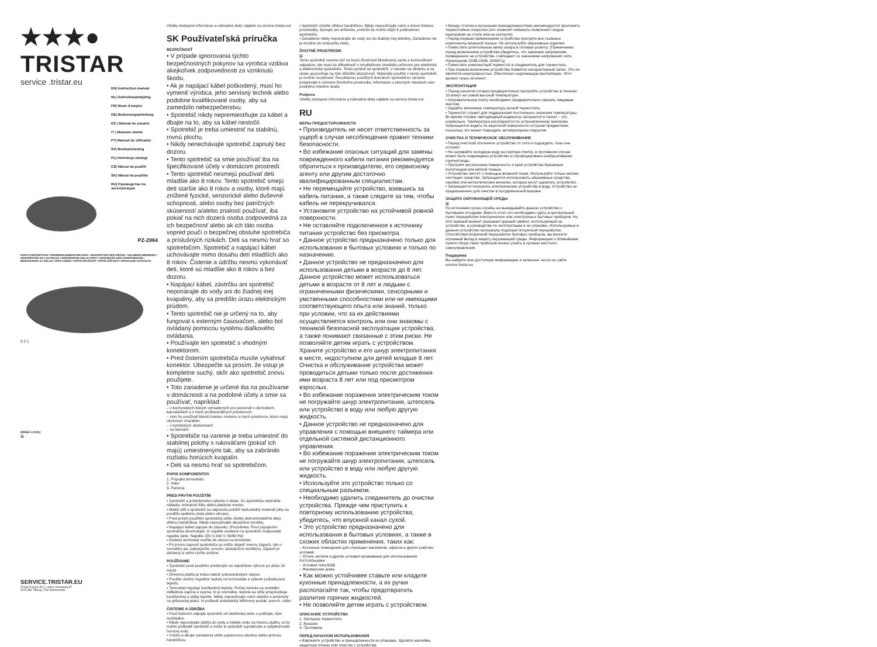★★★● TRISTAR
service .tristar.eu
EN| Instruction manual
NL| Gebruiksaanwijzing
FR| Mode d'emploi
DE| Bedienungsanleitung
ES | Manual de usuario
IT | Manuele utente
PT| Manual de utilizador
SV| Bruksanvisning
PL| Instrukcja obsługi
CS| Návod na použití
SK| Návod na použitie
RU| Руководство по эксплуатации
PZ-2964
PARTS DESCRIPTION / ONDERDELENBESCHRIJVING / DESCRIPTION DES PIÈCES / TEILEBESCHREIBUNG / DESCRIPCIÓN DE LAS PIEZAS / DESCRIZIONE DELLE PARTI / DESCRIÇÃO DOS COMPONENTES / BESKRIVNING AV DELAR / OPIS CZĘŚCI / POPIS SOUČÁSTÍ / POPIS SÚČASTÍ / ОПИСАНИЕ ЗАПЧАСТИ
3 2 1
[WEEE LOGO]
⊠
SERVICE.TRISTAR.EU
Tristar Europe B.V. | Jules Verneweg 87
5015 BH Tilburg | The Netherlands
Všetky dostupné informácie a náhradné diely nájdete na service.tristar.eu!
SK Používateľská príručka
BEZPEČNOSŤ
• V prípade ignorovania týchto bezpečnostných pokynov sa výrobca vzdáva akejkoľvek zodpovednosti za vzniknutú škodu.
• Ak je napájací kábel poškodený, musí ho vymeniť výrobca, jeho servisný technik alebo podobne kvalifikované osoby, aby sa zamedzilo nebezpečenstvu.
• Spotrebič nikdy nepremiestňujte za kábel a dbajte na to, aby sa kábel nestočil.
• Spotrebič je treba umiestniť na stabilnú, rovnú plochu.
• Nikdy nenechávajte spotrebič zapnutý bez dozoru.
• Tento spotrebič sa smie používať iba na špecifikované účely v domácom prostredí.
• Tento spotrebič nesmejú používať deti mladšie ako 8 rokov. Tento spotrebič smejú deti staršie ako 8 rokov a osoby, ktoré majú znížené fyzické, senzorické alebo duševné schopnosti, alebo osoby bez patričných skúseností a/alebo znalostí používať, iba pokiaľ na nich dozerá osoba zodpovedná za ich bezpečnosť alebo ak ich táto osoba vopred poučí o bezpečnej obsluhe spotrebiča a príslušných rizikách. Deti sa nesmú hrať so spotrebičom. Spotrebič a napájací kábel uchovávajte mimo dosahu detí mladších ako 8 rokov. Čistenie a údržbu nesmú vykonávať deti, ktoré sú mladšie ako 8 rokov a bez dozoru.
• Napájací kábel, zástrčku ani spotrebič neponárajte do vody ani do žiadnej inej kvapaliny, aby sa predišlo úrazu elektrickým prúdom.
• Tento spotrebič nie je určený na to, aby fungoval s externým časovačom, alebo bol ovládaný pomocou systému diaľkového ovládania.
• Používajte len spotrebič s vhodným konektorom.
• Pred čistením spotrebiča musíte vytiahnuť konektor. Ubezpečte sa prosím, že vstup je kompletne suchý, skôr ako spotrebič znovu použijete.
• Toto zariadenie je určené iba na používanie v domácnosti a na podobné účely a smie sa používať, napríklad:
– v kuchynských kútoch vyhradených pre personál v obchodoch, kanceláriách a v iných profesionálnych priestoroch.
– smú ho používať klienti hotelov, motelov a iných priestorov, ktoré majú ubytovací charakter.
– v turistických ubytovniach
– na farmách
• Spotrebiče na varenie je treba umiestniť do stabilnej polohy s rukoväťami (pokiaľ ich majú) umiestnenými tak, aby sa zabránilo rozliatiu horúcich kvapalín.
• Deti sa nesmú hrať so spotrebičom.
POPIS KOMPONENTOV
1. Prípojka termostatu
2. Veko
3. Panvica
PRED PRVÝM POUŽITÍM
• Spotrebič a príslušenstvo vyberte z obalu. Zo spotrebiča odstráňte nálepky, ochrannú fóliu alebo plastové vrecko.
• Medzi stôl a spotrebič sa odporúča položiť tepluodolný materiál (aby sa predišlo spáleniu stola alebo obrusu).
• Pred prvým použitím spotrebiča utrite všetky demontovateľné diely vlhkou handričkou. Nikdy nepoužívajte abrazívne výrobky.
• Napájací kábel zapojte do zásuvky. (Poznámka: Pred zapojením spotrebiča skontrolujte, či napätie uvedené na spotrebiči zodpovedá napätiu siete. Napätie 220 V-240 V, 50/60 Hz)
• Dodaný termostat vsuňte do otvoru na termostat.
• Pri prvom zapnutí spotrebiča sa môže objaviť mierny zápach. Ide o normálny jav, zabezpečte, prosím, dostatočnú ventiláciu. Zápach je dočasný a veľmi rýchlo zmizne.
POUŽÍVANIE
• Spotrebič pred použitím predhrejte na najväčšom výkone po dobu 10 minút.
• Ohrevnú platňu je treba natrieť potravinárskym olejom.
• Použite otočný regulátor teploty na termostate a vyberte požadovanú teplotu.
• Termostat reguluje konštantnú teplotu. Počas varenia sa svetielko indikátora zapína a vypína, to je normálne, teplota sa vždy prispôsobuje konštantnej a stálej teplote. Nikdy nepoužívajte ostré objekty a predmety na grilovaciej platni, to poškodí antistatický teflónový povlak, povrch, náter.
ČISTENIE A ÚDRŽBA
• Pred čistením odpojte spotrebič od elektrickej siete a počkajte, kým vychladne.
• Nikdy neponárajte platňu do vody a nelejte vodu na horúcu platňu, to by mohlo poškodiť spotrebič a môže to spôsobiť vyprsknutie a vyšplechnutie horúcej vody.
• Vnútro a okraje zariadenia utrite papierovou utierkou alebo jemnou handričkou.
• Spotrebič očistite vlhkou handričkou. Nikdy nepoužívajte ostré a drsné čistiace prostriedky, špongiu ani drôtenku, pretože by mohlo dôjsť k poškodeniu spotrebiča.
• Zariadenie nikdy neponárajte do vody ani do žiadnej inej tekutiny. Zariadenie nie je vhodné do umývačky riadu.
ŽIVOTNÉ PROSTREDIE
⊠
Tento spotrebič nesmie byť na konci životnosti likvidovaný spolu s komunálnym odpadom, ale musí sa zlikvidovať v recyklačnom stredisku určenom pre elektrické a elektronické spotrebiče. Tento symbol na spotrebiči, v návode na obsluhu a na obale upozorňuje na túto dôležitú skutočnosť. Materiály použité v tomto spotrebiči je možné recyklovať. Recykláciou použitých domácich spotrebičov výrazne prispievate k ochrane životného prostredia. Informácie o zberných miestach vám poskytnú miestne úrady.
Podpora
Všetky dostupné informácie a náhradné diely nájdete na service.tristar.eu!
RU
МЕРЫ ПРЕДОСТОРОЖНОСТИ
• Производитель не несет ответственность за ущерб в случае несоблюдения правил техники безопасности.
• Во избежание опасных ситуаций для замены поврежденного кабеля питания рекомендуется обратиться к производителю, его сервисному агенту или другим достаточно квалифицированным специалистам.
• Не перемещайте устройство, взявшись за кабель питания, а также следите за тем, чтобы кабель не перекручивался.
• Установите устройство на устойчивой ровной поверхности.
• Не оставляйте подключенное к источнику питания устройство без присмотра.
• Данное устройство предназначено только для использования в бытовых условиях и только по назначению.
• Данное устройство не предназначено для использования детьми в возрасте до 8 лет. Данное устройство может использоваться детьми в возрасте от 8 лет и людьми с ограниченными физическими, сенсорными и умственными способностями или не имеющими соответствующего опыта или знаний, только при условии, что за их действиями осуществляется контроль или они знакомы с техникой безопасной эксплуатации устройства, а также понимают связанные с этим риски. Не позволяйте детям играть с устройством. Храните устройство и его шнур электропитания в месте, недоступном для детей младше 8 лет. Очистка и обслуживание устройства может проводиться детьми только после достижения ими возраста 8 лет или под присмотром взрослых.
• Во избежание поражения электрическим током не погружайте шнур электропитания, штепсель или устройство в воду или любую другую жидкость.
• Данное устройство не предназначено для управления с помощью внешнего таймера или отдельной системой дистанционного управления.
• Во избежание поражения электрическим током не погружайте шнур электропитания, штепсель или устройство в воду или любую другую жидкость.
• Используйте это устройство только со специальным разъемом.
• Необходимо удалить соединитель до очистки устройства. Прежде чем приступить к повторному использованию устройства, убедитесь, что впускной канал сухой.
• Это устройство предназначено для использования в бытовых условиях, а также в схожих областях применения, таких как:
– Кухонные помещения для служащих магазинов, офисов и других рабочих условий.
– Отели, мотели и другие условия проживания для использования постояльцами.
– Условия типа B&B.
– Фермерские дома.
• Как можно устойчивее ставьте или кладите кухонные принадлежности, а их ручки располагайте так, чтобы предотвратить разлитие горячих жидкостей.
• Не позволяйте детям играть с устройством.
ОПИСАНИЕ УСТРОЙСТВА
1. Заглушка термостата
2. Крышка
3. Противень
ПЕРЕД НАЧАЛОМ ИСПОЛЬЗОВАНИЯ
• Извлеките устройство и принадлежности из упаковки. Удалите наклейки, защитную пленку или пластик с устройства.
• Между столом и кухонными принадлежностями рекомендуется проложить термостойкое покрытие (это позволит избежать появления следов пригорания на столе или на скатерти).
• Перед первым применением устройства протрите все съемные компоненты влажной тканью. Не используйте абразивные изделия.
• Поместите штепсельную вилку шнура в сетевую розетку. (Примечание: перед включением устройства убедитесь, что значение напряжения, приведенное на устройстве, совпадает со значением напряжения сети. Напряжение 220В-240В, 50/60Гц)
• Поместите комплектный термостат в соединитель для термостата.
• При первом включении устройства появится нехарактерный запах. Это не является неисправностью. Обеспечьте надлежащую вентиляцию. Этот аромат скоро исчезнет.
ЭКСПЛУАТАЦИЯ
• Перед началом готовки предварительно прогрейте устройство в течение 10 минут на самой высокой температуре.
• Нагревательную плиту необходимо предварительно смазать пищевым маслом.
• Задайте желаемую температуру ручкой термостата.
• Термостат служит для поддержания постоянного значения температуры. Во время готовки светодиодный индикатор загорается и гаснет – это нормально. Температура регулируется по установленному значению. Запрещается водить по жарочной поверхности острыми предметами, поскольку это может повредить антипригарное покрытие.
ОЧИСТКА И ТЕХНИЧЕСКОЕ ОБСЛУЖИВАНИЕ
• Перед очисткой отключите устройство от сети и подождите, пока оно остынет.
• Не наливайте холодную воду на горячую плитку, в противном случае может быть повреждено устройство и спровоцировано разбрызгивание горячей воды.
• Протрите внутреннюю поверхность и края устройства бумажным полотенцем или мягкой тканью.
• Устройство чистят с помощью влажной ткани. Используйте только мягкие чистящие средства. Запрещается использовать абразивные средства, скребки или металлические мочалки, которые могут царапать устройство.
• Запрещается погружать электрические устройства в воду. Устройство не предназначено для очистки в посудомоечной машине.
ЗАЩИТА ОКРУЖАЮЩЕЙ СРЕДЫ
⊠
По истечении срока службы не выкидывайте данное устройство с бытовыми отходами. Вместо этого его необходимо сдать в центральный пункт переработки электрических или электронных бытовых приборов. На этот важный момент указывает данный символ, используемый на устройстве, в руководстве по эксплуатации и на упаковке. Используемые в данном устройстве материалы подлежат вторичной переработке. Способствуя вторичной переработке бытовых приборов, вы вносите огромный вклад в защиту окружающей среды. Информацию о ближайшем пункте сбора таких приборов можно узнать в органах местного самоуправления.
Поддержка
Вы найдете всю доступную информацию и запасные части на сайте service.tristar.eu